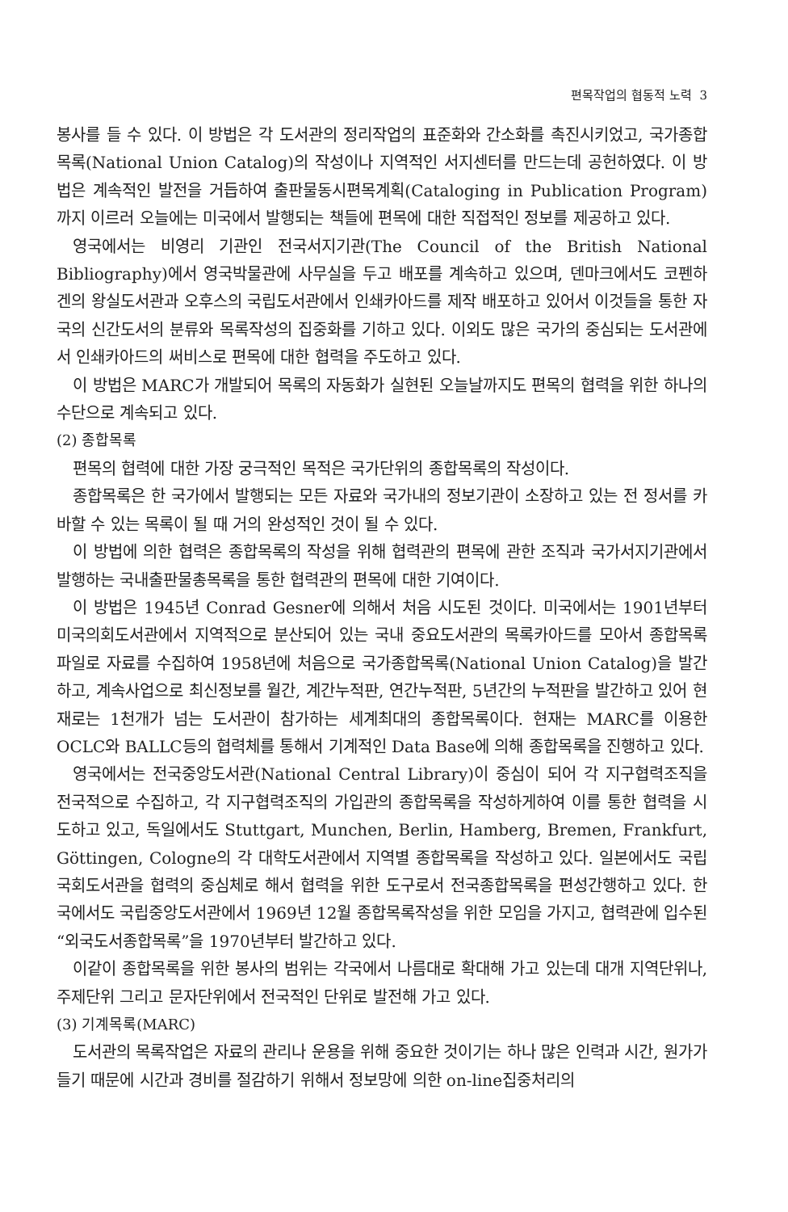편목작업의 협동적 노력 3
봉사를 들 수 있다. 이 방법은 각 도서관의 정리작업의 표준화와 간소화를 촉진시키었고, 국가종합목록(National Union Catalog)의 작성이나 지역적인 서지센터를 만드는데 공헌하였다. 이 방법은 계속적인 발전을 거듭하여 출판물동시편목계획(Cataloging in Publication Program)까지 이르러 오늘에는 미국에서 발행되는 책들에 편목에 대한 직접적인 정보를 제공하고 있다.
영국에서는 비영리 기관인 전국서지기관(The Council of the British National Bibliography)에서 영국박물관에 사무실을 두고 배포를 계속하고 있으며, 덴마크에서도 코펜하겐의 왕실도서관과 오후스의 국립도서관에서 인쇄카아드를 제작 배포하고 있어서 이것들을 통한 자국의 신간도서의 분류와 목록작성의 집중화를 기하고 있다. 이외도 많은 국가의 중심되는 도서관에서 인쇄카아드의 써비스로 편목에 대한 협력을 주도하고 있다.
이 방법은 MARC가 개발되어 목록의 자동화가 실현된 오늘날까지도 편목의 협력을 위한 하나의 수단으로 계속되고 있다.
(2) 종합목록
편목의 협력에 대한 가장 궁극적인 목적은 국가단위의 종합목록의 작성이다.
종합목록은 한 국가에서 발행되는 모든 자료와 국가내의 정보기관이 소장하고 있는 전 정서를 카바할 수 있는 목록이 될 때 거의 완성적인 것이 될 수 있다.
이 방법에 의한 협력은 종합목록의 작성을 위해 협력관의 편목에 관한 조직과 국가서지기관에서 발행하는 국내출판물총목록을 통한 협력관의 편목에 대한 기여이다.
이 방법은 1945년 Conrad Gesner에 의해서 처음 시도된 것이다. 미국에서는 1901년부터 미국의회도서관에서 지역적으로 분산되어 있는 국내 중요도서관의 목록카아드를 모아서 종합목록 파일로 자료를 수집하여 1958년에 처음으로 국가종합목록(National Union Catalog)을 발간하고, 계속사업으로 최신정보를 월간, 계간누적판, 연간누적판, 5년간의 누적판을 발간하고 있어 현재로는 1천개가 넘는 도서관이 참가하는 세계최대의 종합목록이다. 현재는 MARC를 이용한 OCLC와 BALLC등의 협력체를 통해서 기계적인 Data Base에 의해 종합목록을 진행하고 있다.
영국에서는 전국중앙도서관(National Central Library)이 중심이 되어 각 지구협력조직을 전국적으로 수집하고, 각 지구협력조직의 가입관의 종합목록을 작성하게하여 이를 통한 협력을 시도하고 있고, 독일에서도 Stuttgart, Munchen, Berlin, Hamberg, Bremen, Frankfurt, Göttingen, Cologne의 각 대학도서관에서 지역별 종합목록을 작성하고 있다. 일본에서도 국립국회도서관을 협력의 중심체로 해서 협력을 위한 도구로서 전국종합목록을 편성간행하고 있다. 한국에서도 국립중앙도서관에서 1969년 12월 종합목록작성을 위한 모임을 가지고, 협력관에 입수된 “외국도서종합목록”을 1970년부터 발간하고 있다.
이같이 종합목록을 위한 봉사의 범위는 각국에서 나름대로 확대해 가고 있는데 대개 지역단위나, 주제단위 그리고 문자단위에서 전국적인 단위로 발전해 가고 있다.
(3) 기계목록(MARC)
도서관의 목록작업은 자료의 관리나 운용을 위해 중요한 것이기는 하나 많은 인력과 시간, 원가가 들기 때문에 시간과 경비를 절감하기 위해서 정보망에 의한 on-line집중처리의